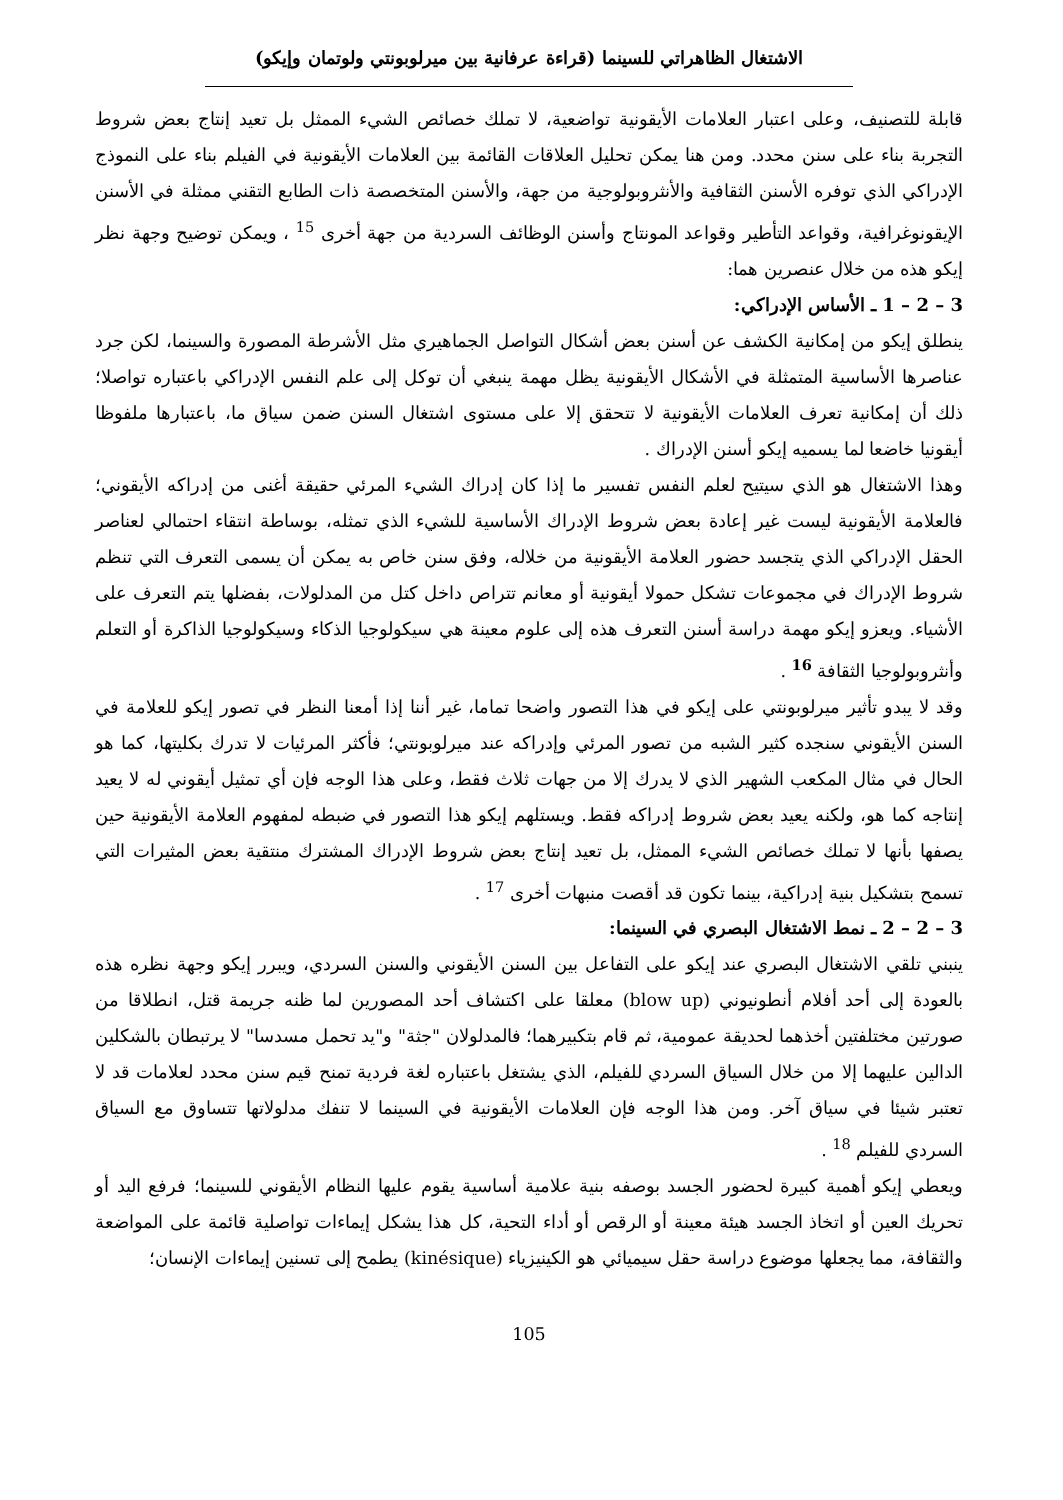الاشتغال الظاهراتي للسينما (قراءة عرفانية بين ميرلوبونتي ولوتمان وإيكو)
قابلة للتصنيف، وعلى اعتبار العلامات الأيقونية تواضعية، لا تملك خصائص الشيء الممثل بل تعيد إنتاج بعض شروط التجربة بناء على سنن محدد. ومن هنا يمكن تحليل العلاقات القائمة بين العلامات الأيقونية في الفيلم بناء على النموذج الإدراكي الذي توفره الأسنن الثقافية والأنثروبولوجية من جهة، والأسنن المتخصصة ذات الطابع التقني ممثلة في الأسنن الإيقونوغرافية، وقواعد التأطير وقواعد المونتاج وأسنن الوظائف السردية من جهة أخرى <sup>15</sup> ، ويمكن توضيح وجهة نظر إيكو هذه من خلال عنصرين هما:
3 – 2 – 1 ـ الأساس الإدراكي:
ينطلق إيكو من إمكانية الكشف عن أسنن بعض أشكال التواصل الجماهيري مثل الأشرطة المصورة والسينما، لكن جرد عناصرها الأساسية المتمثلة في الأشكال الأيقونية يظل مهمة ينبغي أن توكل إلى علم النفس الإدراكي باعتباره تواصلا؛ ذلك أن إمكانية تعرف العلامات الأيقونية لا تتحقق إلا على مستوى اشتغال السنن ضمن سياق ما، باعتبارها ملفوظا أيقونيا خاضعا لما يسميه إيكو أسنن الإدراك .
وهذا الاشتغال هو الذي سيتيح لعلم النفس تفسير ما إذا كان إدراك الشيء المرئي حقيقة أغنى من إدراكه الأيقوني؛ فالعلامة الأيقونية ليست غير إعادة بعض شروط الإدراك الأساسية للشيء الذي تمثله، بوساطة انتقاء احتمالي لعناصر الحقل الإدراكي الذي يتجسد حضور العلامة الأيقونية من خلاله، وفق سنن خاص به يمكن أن يسمى التعرف التي تنظم شروط الإدراك في مجموعات تشكل حمولا أيقونية أو معانم تتراص داخل كتل من المدلولات، بفضلها يتم التعرف على الأشياء. ويعزو إيكو مهمة دراسة أسنن التعرف هذه إلى علوم معينة هي سيكولوجيا الذكاء وسيكولوجيا الذاكرة أو التعلم وأنثروبولوجيا الثقافة <sup>16</sup> .
وقد لا يبدو تأثير ميرلوبونتي على إيكو في هذا التصور واضحا تماما، غير أننا إذا أمعنا النظر في تصور إيكو للعلامة في السنن الأيقوني سنجده كثير الشبه من تصور المرئي وإدراكه عند ميرلوبونتي؛ فأكثر المرئيات لا تدرك بكليتها، كما هو الحال في مثال المكعب الشهير الذي لا يدرك إلا من جهات ثلاث فقط، وعلى هذا الوجه فإن أي تمثيل أيقوني له لا يعيد إنتاجه كما هو، ولكنه يعيد بعض شروط إدراكه فقط. ويستلهم إيكو هذا التصور في ضبطه لمفهوم العلامة الأيقونية حين يصفها بأنها لا تملك خصائص الشيء الممثل، بل تعيد إنتاج بعض شروط الإدراك المشترك منتقية بعض المثيرات التي تسمح بتشكيل بنية إدراكية، بينما تكون قد أقصت منبهات أخرى <sup>17</sup> .
3 – 2 – 2 ـ نمط الاشتغال البصري في السينما:
ينبني تلقي الاشتغال البصري عند إيكو على التفاعل بين السنن الأيقوني والسنن السردي، ويبرر إيكو وجهة نظره هذه بالعودة إلى أحد أفلام أنطونيوني (blow up) معلقا على اكتشاف أحد المصورين لما ظنه جريمة قتل، انطلاقا من صورتين مختلفتين أخذهما لحديقة عمومية، ثم قام بتكبيرهما؛ فالمدلولان "جثة" و"يد تحمل مسدسا" لا يرتبطان بالشكلين الدالين عليهما إلا من خلال السياق السردي للفيلم، الذي يشتغل باعتباره لغة فردية تمنح قيم سنن محدد لعلامات قد لا تعتبر شيئا في سياق آخر. ومن هذا الوجه فإن العلامات الأيقونية في السينما لا تنفك مدلولاتها تتساوق مع السياق السردي للفيلم <sup>18</sup> .
ويعطي إيكو أهمية كبيرة لحضور الجسد بوصفه بنية علامية أساسية يقوم عليها النظام الأيقوني للسينما؛ فرفع اليد أو تحريك العين أو اتخاذ الجسد هيئة معينة أو الرقص أو أداء التحية، كل هذا يشكل إيماءات تواصلية قائمة على المواضعة والثقافة، مما يجعلها موضوع دراسة حقل سيميائي هو الكينيزياء (kinésique) يطمح إلى تسنين إيماءات الإنسان؛
105